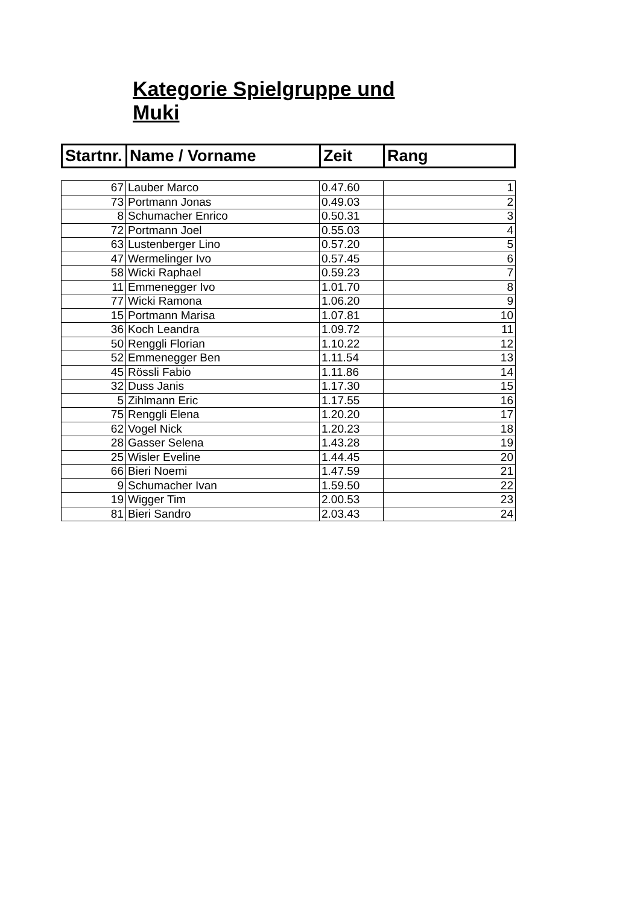Kategorie Spielgruppe und Muki
| Startnr. | Name / Vorname | Zeit | Rang |
| --- | --- | --- | --- |
| 67 | Lauber Marco | 0.47.60 | 1 |
| 73 | Portmann Jonas | 0.49.03 | 2 |
| 8 | Schumacher Enrico | 0.50.31 | 3 |
| 72 | Portmann Joel | 0.55.03 | 4 |
| 63 | Lustenberger Lino | 0.57.20 | 5 |
| 47 | Wermelinger Ivo | 0.57.45 | 6 |
| 58 | Wicki Raphael | 0.59.23 | 7 |
| 11 | Emmenegger Ivo | 1.01.70 | 8 |
| 77 | Wicki Ramona | 1.06.20 | 9 |
| 15 | Portmann Marisa | 1.07.81 | 10 |
| 36 | Koch Leandra | 1.09.72 | 11 |
| 50 | Renggli Florian | 1.10.22 | 12 |
| 52 | Emmenegger Ben | 1.11.54 | 13 |
| 45 | Rössli Fabio | 1.11.86 | 14 |
| 32 | Duss Janis | 1.17.30 | 15 |
| 5 | Zihlmann Eric | 1.17.55 | 16 |
| 75 | Renggli Elena | 1.20.20 | 17 |
| 62 | Vogel Nick | 1.20.23 | 18 |
| 28 | Gasser Selena | 1.43.28 | 19 |
| 25 | Wisler Eveline | 1.44.45 | 20 |
| 66 | Bieri Noemi | 1.47.59 | 21 |
| 9 | Schumacher Ivan | 1.59.50 | 22 |
| 19 | Wigger Tim | 2.00.53 | 23 |
| 81 | Bieri Sandro | 2.03.43 | 24 |